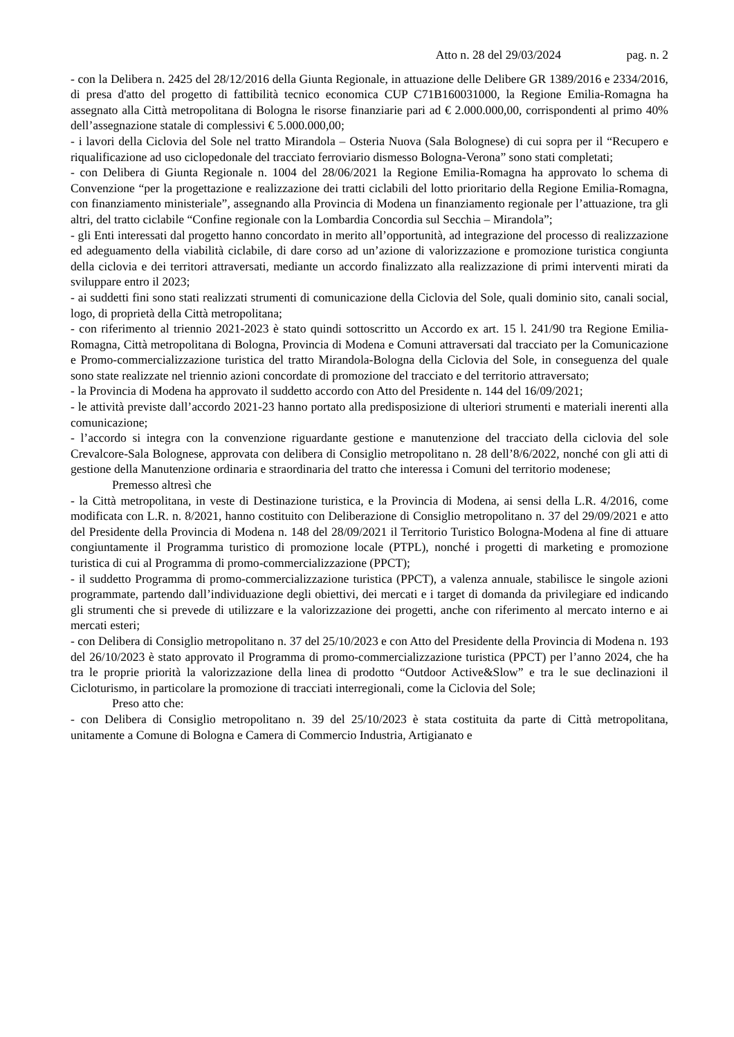Atto n. 28 del 29/03/2024 pag. n. 2
- con la Delibera n. 2425 del 28/12/2016 della Giunta Regionale, in attuazione delle Delibere GR 1389/2016 e 2334/2016, di presa d'atto del progetto di fattibilità tecnico economica CUP C71B160031000, la Regione Emilia-Romagna ha assegnato alla Città metropolitana di Bologna le risorse finanziarie pari ad € 2.000.000,00, corrispondenti al primo 40% dell’assegnazione statale di complessivi € 5.000.000,00;
- i lavori della Ciclovia del Sole nel tratto Mirandola – Osteria Nuova (Sala Bolognese) di cui sopra per il “Recupero e riqualificazione ad uso ciclopedonale del tracciato ferroviario dismesso Bologna-Verona” sono stati completati;
- con Delibera di Giunta Regionale n. 1004 del 28/06/2021 la Regione Emilia-Romagna ha approvato lo schema di Convenzione “per la progettazione e realizzazione dei tratti ciclabili del lotto prioritario della Regione Emilia-Romagna, con finanziamento ministeriale”, assegnando alla Provincia di Modena un finanziamento regionale per l’attuazione, tra gli altri, del tratto ciclabile “Confine regionale con la Lombardia Concordia sul Secchia – Mirandola”;
- gli Enti interessati dal progetto hanno concordato in merito all’opportunità, ad integrazione del processo di realizzazione ed adeguamento della viabilità ciclabile, di dare corso ad un’azione di valorizzazione e promozione turistica congiunta della ciclovia e dei territori attraversati, mediante un accordo finalizzato alla realizzazione di primi interventi mirati da sviluppare entro il 2023;
- ai suddetti fini sono stati realizzati strumenti di comunicazione della Ciclovia del Sole, quali dominio sito, canali social, logo, di proprietà della Città metropolitana;
- con riferimento al triennio 2021-2023 è stato quindi sottoscritto un Accordo ex art. 15 l. 241/90 tra Regione Emilia-Romagna, Città metropolitana di Bologna, Provincia di Modena e Comuni attraversati dal tracciato per la Comunicazione e Promo-commercializzazione turistica del tratto Mirandola-Bologna della Ciclovia del Sole, in conseguenza del quale sono state realizzate nel triennio azioni concordate di promozione del tracciato e del territorio attraversato;
- la Provincia di Modena ha approvato il suddetto accordo con Atto del Presidente n. 144 del 16/09/2021;
- le attività previste dall’accordo 2021-23 hanno portato alla predisposizione di ulteriori strumenti e materiali inerenti alla comunicazione;
- l’accordo si integra con la convenzione riguardante gestione e manutenzione del tracciato della ciclovia del sole Crevalcore-Sala Bolognese, approvata con delibera di Consiglio metropolitano n. 28 dell’8/6/2022, nonché con gli atti di gestione della Manutenzione ordinaria e straordinaria del tratto che interessa i Comuni del territorio modenese;
Premesso altresì che
- la Città metropolitana, in veste di Destinazione turistica, e la Provincia di Modena, ai sensi della L.R. 4/2016, come modificata con L.R. n. 8/2021, hanno costituito con Deliberazione di Consiglio metropolitano n. 37 del 29/09/2021 e atto del Presidente della Provincia di Modena n. 148 del 28/09/2021 il Territorio Turistico Bologna-Modena al fine di attuare congiuntamente il Programma turistico di promozione locale (PTPL), nonché i progetti di marketing e promozione turistica di cui al Programma di promo-commercializzazione (PPCT);
- il suddetto Programma di promo-commercializzazione turistica (PPCT), a valenza annuale, stabilisce le singole azioni programmate, partendo dall’individuazione degli obiettivi, dei mercati e i target di domanda da privilegiare ed indicando gli strumenti che si prevede di utilizzare e la valorizzazione dei progetti, anche con riferimento al mercato interno e ai mercati esteri;
- con Delibera di Consiglio metropolitano n. 37 del 25/10/2023 e con Atto del Presidente della Provincia di Modena n. 193 del 26/10/2023 è stato approvato il Programma di promo-commercializzazione turistica (PPCT) per l’anno 2024, che ha tra le proprie priorità la valorizzazione della linea di prodotto “Outdoor Active&Slow” e tra le sue declinazioni il Cicloturismo, in particolare la promozione di tracciati interregionali, come la Ciclovia del Sole;
Preso atto che:
- con Delibera di Consiglio metropolitano n. 39 del 25/10/2023 è stata costituita da parte di Città metropolitana, unitamente a Comune di Bologna e Camera di Commercio Industria, Artigianato e